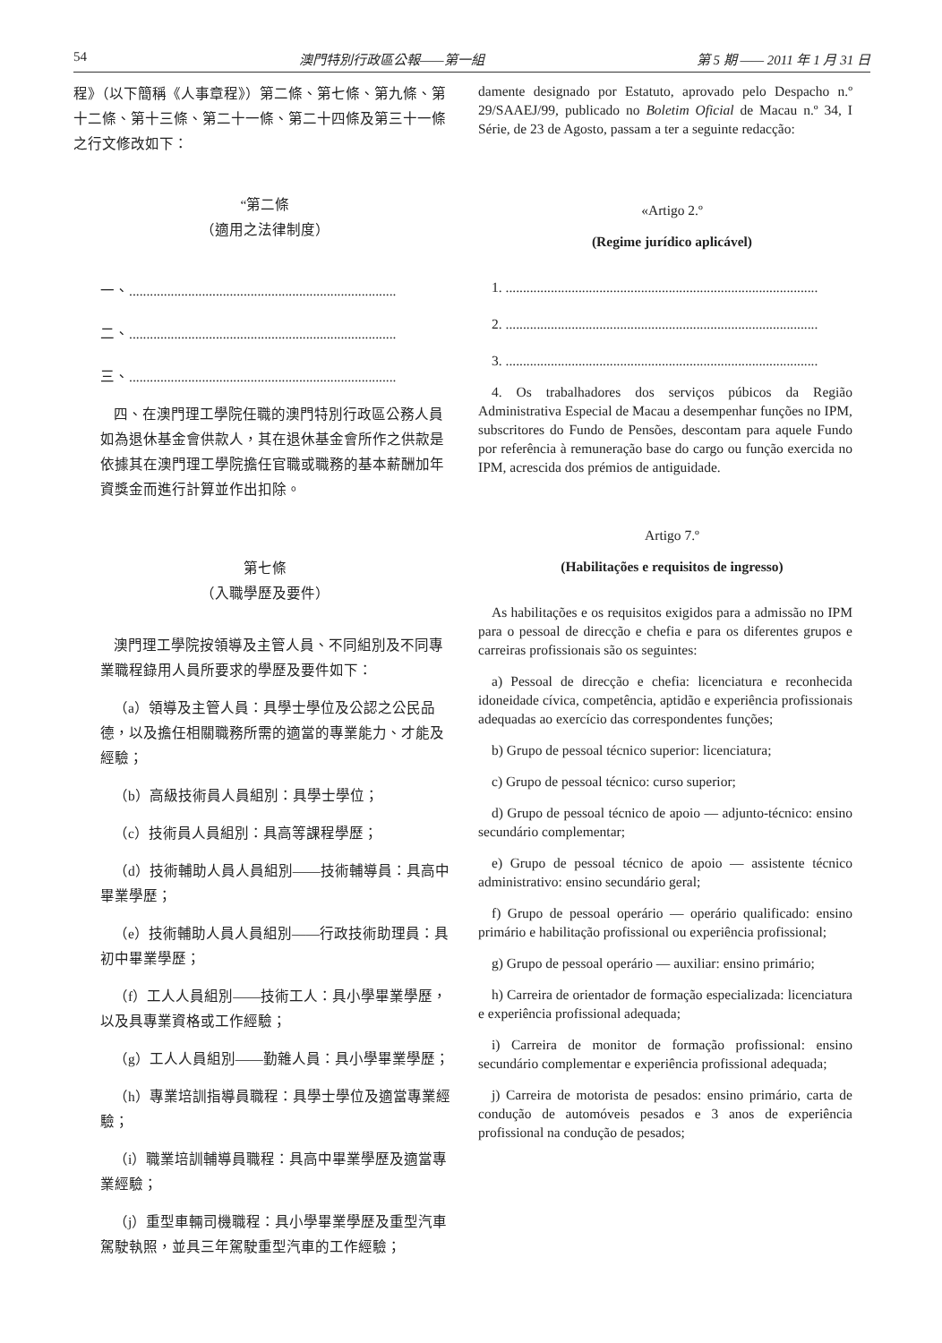54 澳門特別行政區公報——第一組 第 5 期 —— 2011 年 1 月 31 日
程》（以下簡稱《人事章程》）第二條、第七條、第九條、第十二條、第十三條、第二十一條、第二十四條及第三十一條之行文修改如下：
“第二條
（適用之法律制度）
一、.............................................................................
二、.............................................................................
三、.............................................................................
四、在澳門理工學院任職的澳門特別行政區公務人員如為退休基金會供款人，其在退休基金會所作之供款是依據其在澳門理工學院擔任官職或職務的基本薪酬加年資獎金而進行計算並作出扣除。
第七條
（入職學歷及要件）
澳門理工學院按領導及主管人員、不同組別及不同專業職程錄用人員所要求的學歷及要件如下：
（a）領導及主管人員：具學士學位及公認之公民品德，以及擔任相關職務所需的適當的專業能力、才能及經驗；
（b）高級技術員人員組別：具學士學位；
（c）技術員人員組別：具高等課程學歷；
（d）技術輔助人員人員組別——技術輔導員：具高中畢業學歷；
（e）技術輔助人員人員組別——行政技術助理員：具初中畢業學歷；
（f）工人人員組別——技術工人：具小學畢業學歷，以及具專業資格或工作經驗；
（g）工人人員組別——勤雜人員：具小學畢業學歷；
（h）專業培訓指導員職程：具學士學位及適當專業經驗；
（i）職業培訓輔導員職程：具高中畢業學歷及適當專業經驗；
（j）重型車輛司機職程：具小學畢業學歷及重型汽車駕駛執照，並具三年駕駛重型汽車的工作經驗；
damente designado por Estatuto, aprovado pelo Despacho n.º 29/SAAEJ/99, publicado no Boletim Oficial de Macau n.º 34, I Série, de 23 de Agosto, passam a ter a seguinte redacção:
«Artigo 2.º
(Regime jurídico aplicável)
1. ..........................................................................................
2. ..........................................................................................
3. ..........................................................................................
4. Os trabalhadores dos serviços púbicos da Região Administrativa Especial de Macau a desempenhar funções no IPM, subscritores do Fundo de Pensões, descontam para aquele Fundo por referência à remuneração base do cargo ou função exercida no IPM, acrescida dos prémios de antiguidade.
Artigo 7.º
(Habilitações e requisitos de ingresso)
As habilitações e os requisitos exigidos para a admissão no IPM para o pessoal de direcção e chefia e para os diferentes grupos e carreiras profissionais são os seguintes:
a) Pessoal de direcção e chefia: licenciatura e reconhecida idoneidade cívica, competência, aptidão e experiência profissionais adequadas ao exercício das correspondentes funções;
b) Grupo de pessoal técnico superior: licenciatura;
c) Grupo de pessoal técnico: curso superior;
d) Grupo de pessoal técnico de apoio — adjunto-técnico: ensino secundário complementar;
e) Grupo de pessoal técnico de apoio — assistente técnico administrativo: ensino secundário geral;
f) Grupo de pessoal operário — operário qualificado: ensino primário e habilitação profissional ou experiência profissional;
g) Grupo de pessoal operário — auxiliar: ensino primário;
h) Carreira de orientador de formação especializada: licenciatura e experiência profissional adequada;
i) Carreira de monitor de formação profissional: ensino secundário complementar e experiência profissional adequada;
j) Carreira de motorista de pesados: ensino primário, carta de condução de automóveis pesados e 3 anos de experiência profissional na condução de pesados;